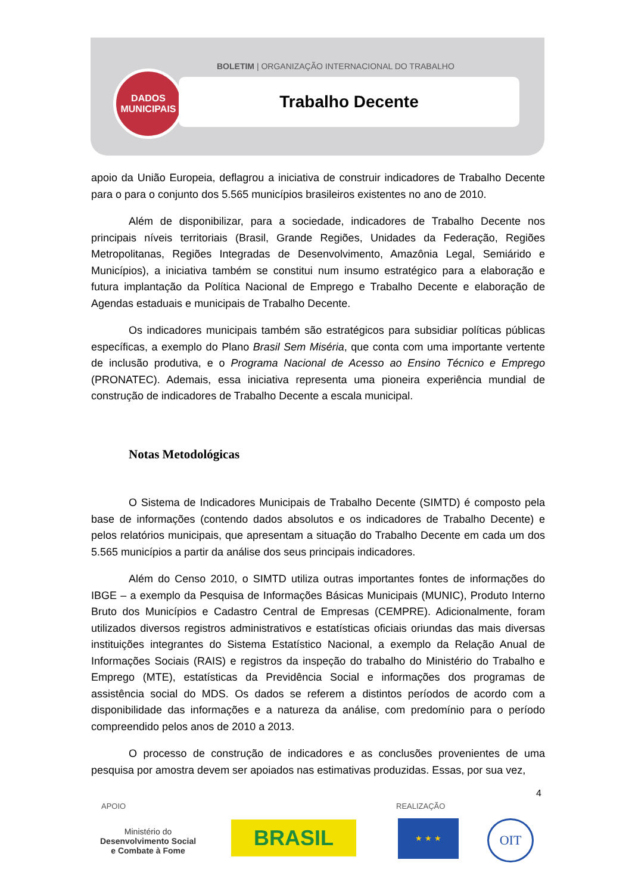BOLETIM | ORGANIZAÇÃO INTERNACIONAL DO TRABALHO
DADOS
MUNICIPAIS
Trabalho Decente
apoio da União Europeia, deflagrou a iniciativa de construir indicadores de Trabalho Decente para o para o conjunto dos 5.565 municípios brasileiros existentes no ano de 2010.
Além de disponibilizar, para a sociedade, indicadores de Trabalho Decente nos principais níveis territoriais (Brasil, Grande Regiões, Unidades da Federação, Regiões Metropolitanas, Regiões Integradas de Desenvolvimento, Amazônia Legal, Semiárido e Municípios), a iniciativa também se constitui num insumo estratégico para a elaboração e futura implantação da Política Nacional de Emprego e Trabalho Decente e elaboração de Agendas estaduais e municipais de Trabalho Decente.
Os indicadores municipais também são estratégicos para subsidiar políticas públicas específicas, a exemplo do Plano Brasil Sem Miséria, que conta com uma importante vertente de inclusão produtiva, e o Programa Nacional de Acesso ao Ensino Técnico e Emprego (PRONATEC). Ademais, essa iniciativa representa uma pioneira experiência mundial de construção de indicadores de Trabalho Decente a escala municipal.
Notas Metodológicas
O Sistema de Indicadores Municipais de Trabalho Decente (SIMTD) é composto pela base de informações (contendo dados absolutos e os indicadores de Trabalho Decente) e pelos relatórios municipais, que apresentam a situação do Trabalho Decente em cada um dos 5.565 municípios a partir da análise dos seus principais indicadores.
Além do Censo 2010, o SIMTD utiliza outras importantes fontes de informações do IBGE – a exemplo da Pesquisa de Informações Básicas Municipais (MUNIC), Produto Interno Bruto dos Municípios e Cadastro Central de Empresas (CEMPRE). Adicionalmente, foram utilizados diversos registros administrativos e estatísticas oficiais oriundas das mais diversas instituições integrantes do Sistema Estatístico Nacional, a exemplo da Relação Anual de Informações Sociais (RAIS) e registros da inspeção do trabalho do Ministério do Trabalho e Emprego (MTE), estatísticas da Previdência Social e informações dos programas de assistência social do MDS. Os dados se referem a distintos períodos de acordo com a disponibilidade das informações e a natureza da análise, com predomínio para o período compreendido pelos anos de 2010 a 2013.
O processo de construção de indicadores e as conclusões provenientes de uma pesquisa por amostra devem ser apoiados nas estimativas produzidas. Essas, por sua vez,
4
APOIO REALIZAÇÃO
Ministério do
Desenvolvimento Social
e Combate à Fome
BRASIL ★ ★ ★ OIT